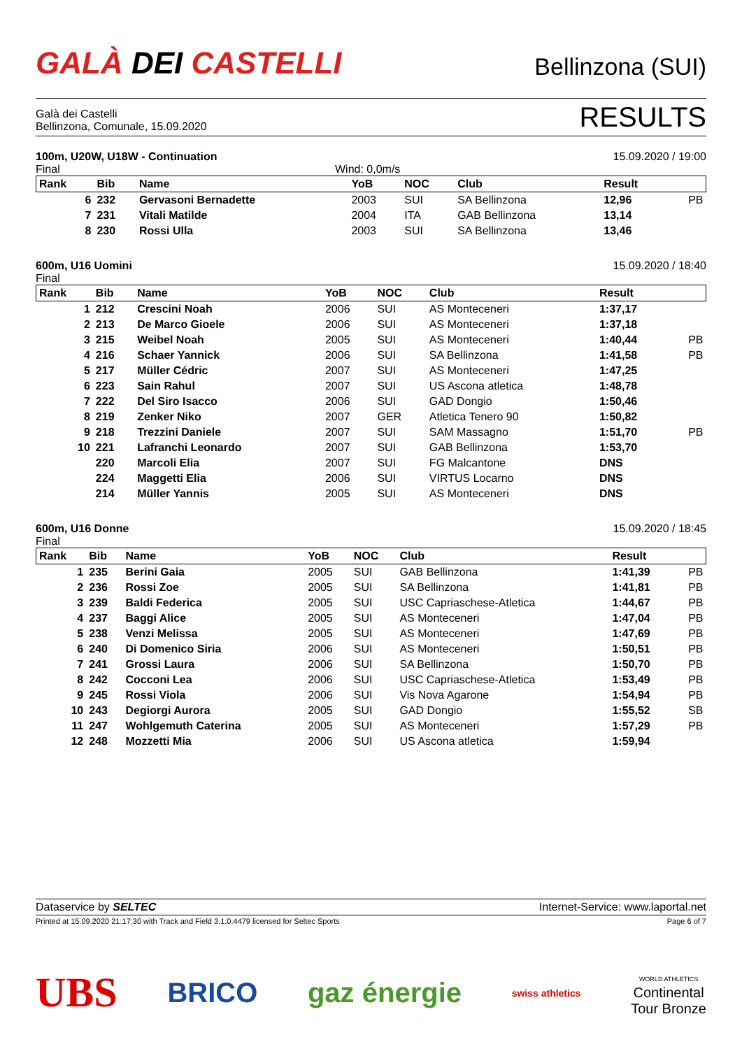GALÀ DEI CASTELLI
Bellinzona (SUI)
Galà dei Castelli
Bellinzona, Comunale, 15.09.2020
RESULTS
100m, U20W, U18W - Continuation 15.09.2020 / 19:00
Final Wind: 0,0m/s
| Rank | Bib | Name | YoB | NOC | Club | Result | |
| --- | --- | --- | --- | --- | --- | --- | --- |
| 6 | 232 | Gervasoni Bernadette | 2003 | SUI | SA Bellinzona | 12,96 | PB |
| 7 | 231 | Vitali Matilde | 2004 | ITA | GAB Bellinzona | 13,14 | |
| 8 | 230 | Rossi Ulla | 2003 | SUI | SA Bellinzona | 13,46 | |
600m, U16 Uomini 15.09.2020 / 18:40
Final
| Rank | Bib | Name | YoB | NOC | Club | Result | |
| --- | --- | --- | --- | --- | --- | --- | --- |
| 1 | 212 | Crescini Noah | 2006 | SUI | AS Monteceneri | 1:37,17 | |
| 2 | 213 | De Marco Gioele | 2006 | SUI | AS Monteceneri | 1:37,18 | |
| 3 | 215 | Weibel Noah | 2005 | SUI | AS Monteceneri | 1:40,44 | PB |
| 4 | 216 | Schaer Yannick | 2006 | SUI | SA Bellinzona | 1:41,58 | PB |
| 5 | 217 | Müller Cédric | 2007 | SUI | AS Monteceneri | 1:47,25 | |
| 6 | 223 | Sain Rahul | 2007 | SUI | US Ascona atletica | 1:48,78 | |
| 7 | 222 | Del Siro Isacco | 2006 | SUI | GAD Dongio | 1:50,46 | |
| 8 | 219 | Zenker Niko | 2007 | GER | Atletica Tenero 90 | 1:50,82 | |
| 9 | 218 | Trezzini Daniele | 2007 | SUI | SAM Massagno | 1:51,70 | PB |
| 10 | 221 | Lafranchi Leonardo | 2007 | SUI | GAB Bellinzona | 1:53,70 | |
| | 220 | Marcoli Elia | 2007 | SUI | FG Malcantone | DNS | |
| | 224 | Maggetti Elia | 2006 | SUI | VIRTUS Locarno | DNS | |
| | 214 | Müller Yannis | 2005 | SUI | AS Monteceneri | DNS | |
600m, U16 Donne 15.09.2020 / 18:45
Final
| Rank | Bib | Name | YoB | NOC | Club | Result | |
| --- | --- | --- | --- | --- | --- | --- | --- |
| 1 | 235 | Berini Gaia | 2005 | SUI | GAB Bellinzona | 1:41,39 | PB |
| 2 | 236 | Rossi Zoe | 2005 | SUI | SA Bellinzona | 1:41,81 | PB |
| 3 | 239 | Baldi Federica | 2005 | SUI | USC Capriaschese-Atletica | 1:44,67 | PB |
| 4 | 237 | Baggi Alice | 2005 | SUI | AS Monteceneri | 1:47,04 | PB |
| 5 | 238 | Venzi Melissa | 2005 | SUI | AS Monteceneri | 1:47,69 | PB |
| 6 | 240 | Di Domenico Siria | 2006 | SUI | AS Monteceneri | 1:50,51 | PB |
| 7 | 241 | Grossi Laura | 2006 | SUI | SA Bellinzona | 1:50,70 | PB |
| 8 | 242 | Cocconi Lea | 2006 | SUI | USC Capriaschese-Atletica | 1:53,49 | PB |
| 9 | 245 | Rossi Viola | 2006 | SUI | Vis Nova Agarone | 1:54,94 | PB |
| 10 | 243 | Degiorgi Aurora | 2005 | SUI | GAD Dongio | 1:55,52 | SB |
| 11 | 247 | Wohlgemuth Caterina | 2005 | SUI | AS Monteceneri | 1:57,29 | PB |
| 12 | 248 | Mozzetti Mia | 2006 | SUI | US Ascona atletica | 1:59,94 | |
Dataservice by SELTEC Internet-Service: www.laportal.net
Printed at 15.09.2020 21:17:30 with Track and Field 3.1.0.4479 licensed for Seltec Sports Page 6 of 7
UBS BRICO gaz énergie swiss athletics WORLD ATHLETICS
Continental
Tour Bronze